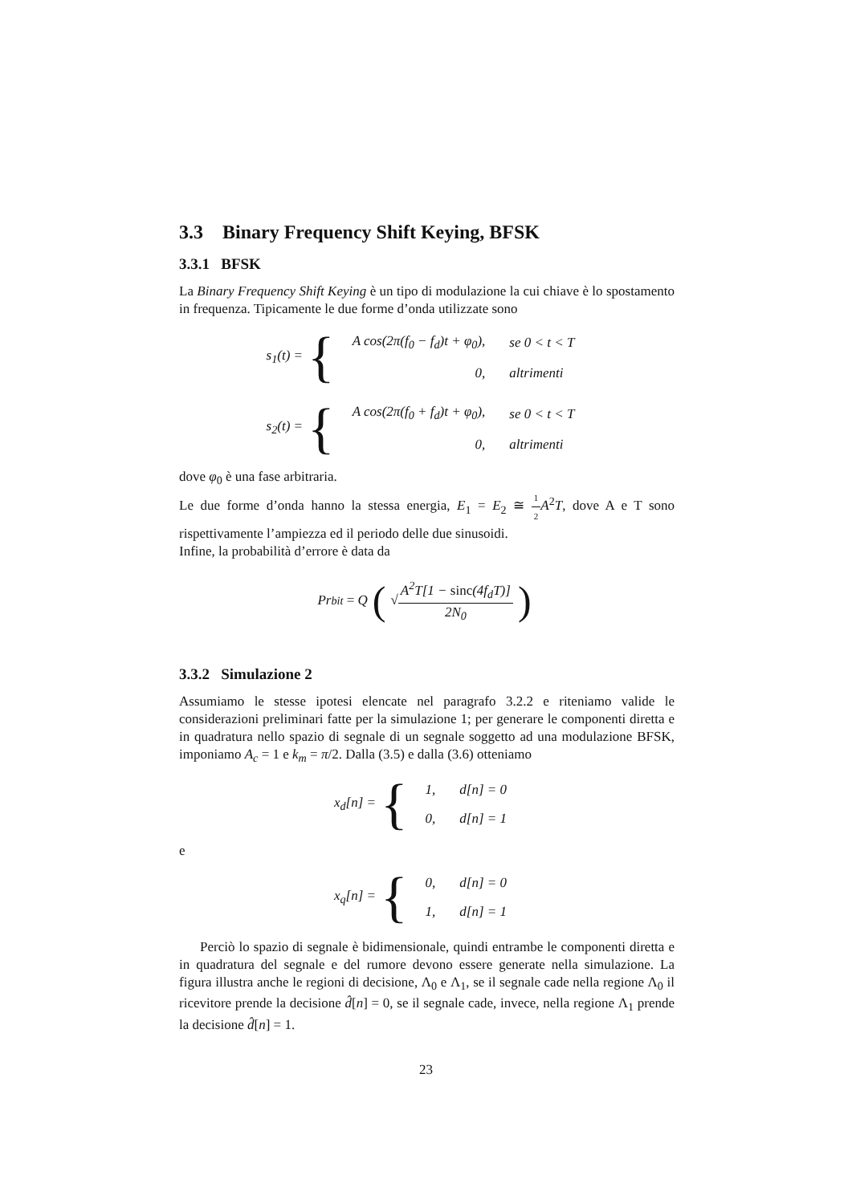3.3 Binary Frequency Shift Keying, BFSK
3.3.1 BFSK
La Binary Frequency Shift Keying è un tipo di modulazione la cui chiave è lo spostamento in frequenza. Tipicamente le due forme d’onda utilizzate sono
s<sub>1</sub>(t) = {
| A cos(2π(f<sub>0</sub> − f<sub>d</sub>)t + φ<sub>0</sub>), | se 0 < t < T |
| 0, | altrimenti |
s<sub>2</sub>(t) = {
| A cos(2π(f<sub>0</sub> + f<sub>d</sub>)t + φ<sub>0</sub>), | se 0 < t < T |
| 0, | altrimenti |
dove φ<sub>0</sub> è una fase arbitraria.
Le due forme d’onda hanno la stessa energia, E<sub>1</sub> = E<sub>2</sub> ≅ 1 2 A<sup>2</sup>T, dove A e T sono rispettivamente l’ampiezza ed il periodo delle due sinusoidi.
Infine, la probabilità d’errore è data da
Pr<sub>bit</sub> = Q (√ A<sup>2</sup>T[1 − sinc(4f<sub>d</sub>T)] 2N<sub>0</sub>)
3.3.2 Simulazione 2
Assumiamo le stesse ipotesi elencate nel paragrafo 3.2.2 e riteniamo valide le considerazioni preliminari fatte per la simulazione 1; per generare le componenti diretta e in quadratura nello spazio di segnale di un segnale soggetto ad una modulazione BFSK, imponiamo A<sub>c</sub> = 1 e k<sub>m</sub> = π/2. Dalla (3.5) e dalla (3.6) otteniamo
x<sub>d</sub>[n] = {
| 1, | d[n] = 0 |
| 0, | d[n] = 1 |
e
x<sub>q</sub>[n] = {
| 0, | d[n] = 0 |
| 1, | d[n] = 1 |
Perciò lo spazio di segnale è bidimensionale, quindi entrambe le componenti diretta e in quadratura del segnale e del rumore devono essere generate nella simulazione. La figura illustra anche le regioni di decisione, Λ<sub>0</sub> e Λ<sub>1</sub>, se il segnale cade nella regione Λ<sub>0</sub> il ricevitore prende la decisione d̂[n] = 0, se il segnale cade, invece, nella regione Λ<sub>1</sub> prende la decisione d̂[n] = 1.
23